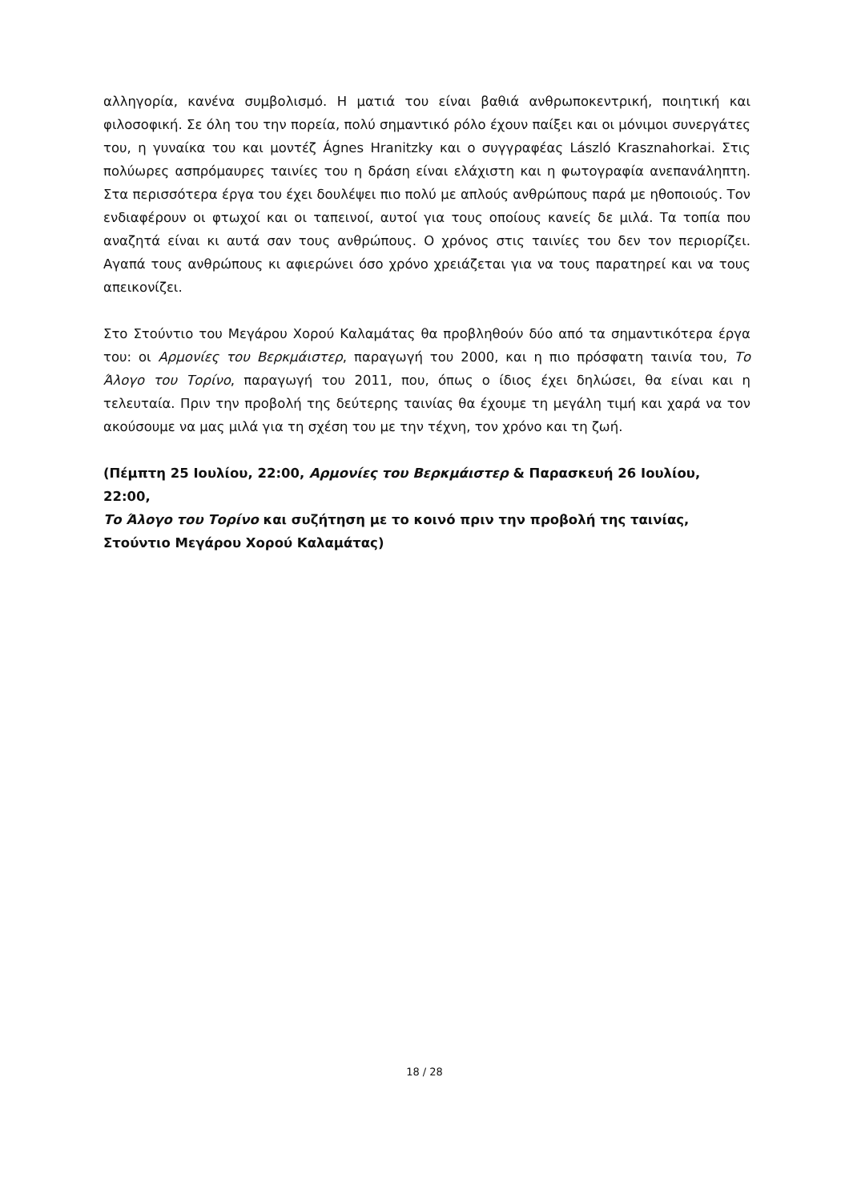αλληγορία, κανένα συμβολισμό. Η ματιά του είναι βαθιά ανθρωποκεντρική, ποιητική και φιλοσοφική. Σε όλη του την πορεία, πολύ σημαντικό ρόλο έχουν παίξει και οι μόνιμοι συνεργάτες του, η γυναίκα του και μοντέζ Ágnes Hranitzky και ο συγγραφέας László Krasznahorkai. Στις πολύωρες ασπρόμαυρες ταινίες του η δράση είναι ελάχιστη και η φωτογραφία ανεπανάληπτη. Στα περισσότερα έργα του έχει δουλέψει πιο πολύ με απλούς ανθρώπους παρά με ηθοποιούς. Τον ενδιαφέρουν οι φτωχοί και οι ταπεινοί, αυτοί για τους οποίους κανείς δε μιλά. Τα τοπία που αναζητά είναι κι αυτά σαν τους ανθρώπους. Ο χρόνος στις ταινίες του δεν τον περιορίζει. Αγαπά τους ανθρώπους κι αφιερώνει όσο χρόνο χρειάζεται για να τους παρατηρεί και να τους απεικονίζει.
Στο Στούντιο του Μεγάρου Χορού Καλαμάτας θα προβληθούν δύο από τα σημαντικότερα έργα του: οι Αρμονίες του Βερκμάιστερ, παραγωγή του 2000, και η πιο πρόσφατη ταινία του, Το Άλογο του Τορίνο, παραγωγή του 2011, που, όπως ο ίδιος έχει δηλώσει, θα είναι και η τελευταία. Πριν την προβολή της δεύτερης ταινίας θα έχουμε τη μεγάλη τιμή και χαρά να τον ακούσουμε να μας μιλά για τη σχέση του με την τέχνη, τον χρόνο και τη ζωή.
(Πέμπτη 25 Ιουλίου, 22:00, Αρμονίες του Βερκμάιστερ & Παρασκευή 26 Ιουλίου, 22:00,
Το Άλογο του Τορίνο και συζήτηση με το κοινό πριν την προβολή της ταινίας,
Στούντιο Μεγάρου Χορού Καλαμάτας)
18 / 28